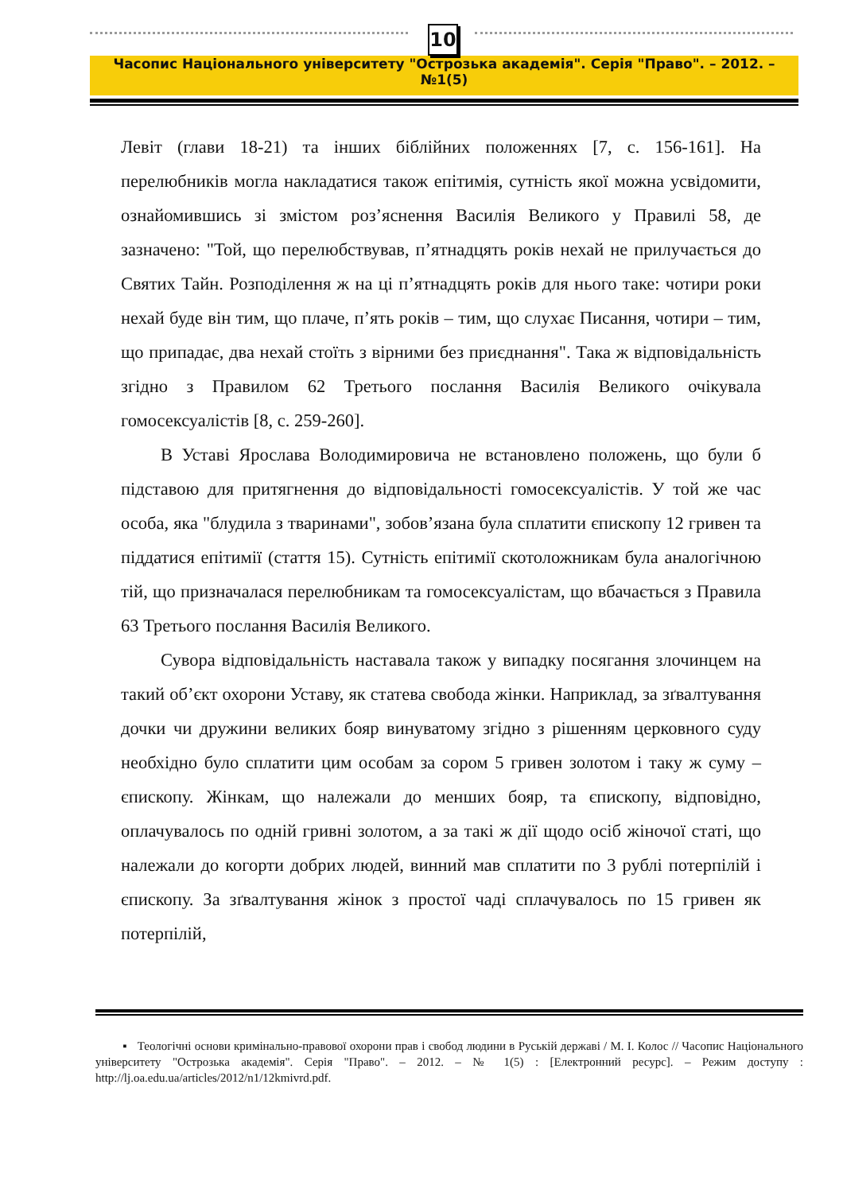10
Часопис Національного університету "Острозька академія". Серія "Право". – 2012. – №1(5)
Левіт (глави 18-21) та інших біблійних положеннях [7, с. 156-161]. На перелюбників могла накладатися також епітимія, сутність якої можна усвідомити, ознайомившись зі змістом роз’яснення Василія Великого у Правилі 58, де зазначено: "Той, що перелюбствував, п’ятнадцять років нехай не прилучається до Святих Тайн. Розподілення ж на ці п’ятнадцять років для нього таке: чотири роки нехай буде він тим, що плаче, п’ять років – тим, що слухає Писання, чотири – тим, що припадає, два нехай стоїть з вірними без приєднання". Така ж відповідальність згідно з Правилом 62 Третього послання Василія Великого очікувала гомосексуалістів [8, с. 259-260].
В Уставі Ярослава Володимировича не встановлено положень, що були б підставою для притягнення до відповідальності гомосексуалістів. У той же час особа, яка "блудила з тваринами", зобов’язана була сплатити єпископу 12 гривен та піддатися епітимії (стаття 15). Сутність епітимії скотоложникам була аналогічною тій, що призначалася перелюбникам та гомосексуалістам, що вбачається з Правила 63 Третього послання Василія Великого.
Сувора відповідальність наставала також у випадку посягання злочинцем на такий об’єкт охорони Уставу, як статева свобода жінки. Наприклад, за зґвалтування дочки чи дружини великих бояр винуватому згідно з рішенням церковного суду необхідно було сплатити цим особам за сором 5 гривен золотом і таку ж суму – єпископу. Жінкам, що належали до менших бояр, та єпископу, відповідно, оплачувалось по одній гривні золотом, а за такі ж дії щодо осіб жіночої статі, що належали до когорти добрих людей, винний мав сплатити по 3 рублі потерпілій і єпископу. За зґвалтування жінок з простої чаді сплачувалось по 15 гривен як потерпілій,
▪ Теологічні основи кримінально-правової охорони прав і свобод людини в Руській державі / М. І. Колос // Часопис Національного університету "Острозька академія". Серія "Право". – 2012. – № 1(5) : [Електронний ресурс]. – Режим доступу : http://lj.oa.edu.ua/articles/2012/n1/12kmivrd.pdf.